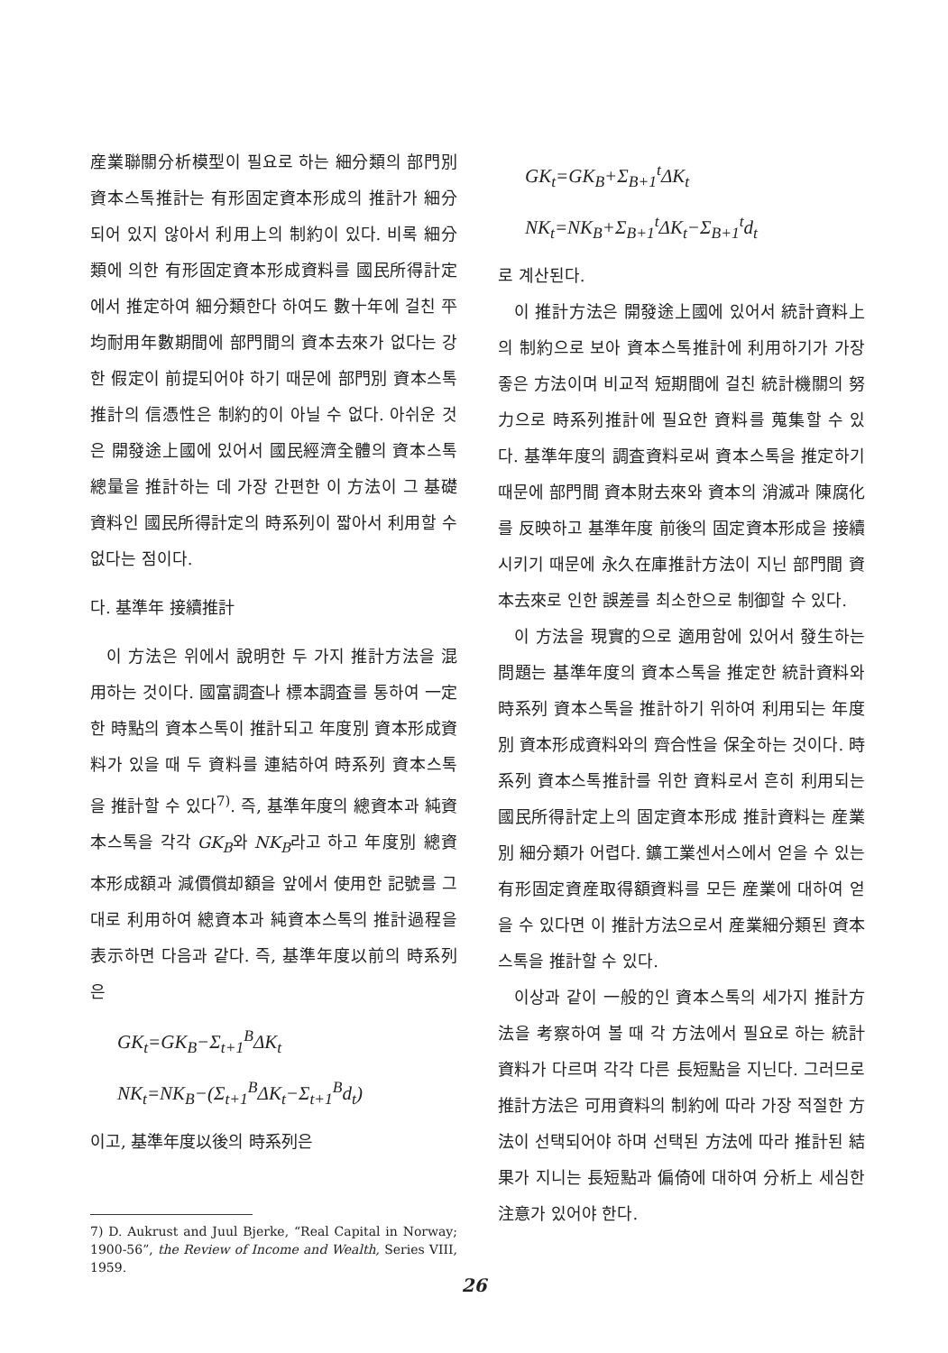産業聯關分析模型이 필요로 하는 細分類의 部門別 資本스톡推計는 有形固定資本形成의 推計가 細分되어 있지 않아서 利用上의 制約이 있다. 비록 細分類에 의한 有形固定資本形成資料를 國民所得計定에서 推定하여 細分類한다 하여도 數十年에 걸친 平均耐用年數期間에 部門間의 資本去來가 없다는 강한 假定이 前提되어야 하기 때문에 部門別 資本스톡推計의 信憑性은 制約的이 아닐 수 없다. 아쉬운 것은 開發途上國에 있어서 國民經濟全體의 資本스톡總量을 推計하는 데 가장 간편한 이 方法이 그 基礎資料인 國民所得計定의 時系列이 짧아서 利用할 수 없다는 점이다.
다. 基準年 接續推計
이 方法은 위에서 說明한 두 가지 推計方法을 混用하는 것이다. 國富調査나 標本調査를 통하여 一定한 時點의 資本스톡이 推計되고 年度別 資本形成資料가 있을 때 두 資料를 連結하여 時系列 資本스톡을 推計할 수 있다<sup>7)</sup>. 즉, 基準年度의 總資本과 純資本스톡을 각각 GK<sub>B</sub>와 NK<sub>B</sub>라고 하고 年度別 總資本形成額과 減價償却額을 앞에서 使用한 記號를 그대로 利用하여 總資本과 純資本스톡의 推計過程을 表示하면 다음과 같다. 즉, 基準年度以前의 時系列은
GK<sub>t</sub>=GK<sub>B</sub>−Σ<sub>t+1</sub><sup>B</sup>ΔK<sub>t</sub>
NK<sub>t</sub>=NK<sub>B</sub>−(Σ<sub>t+1</sub><sup>B</sup>ΔK<sub>t</sub>−Σ<sub>t+1</sub><sup>B</sup>d<sub>t</sub>)
이고, 基準年度以後의 時系列은
7) D. Aukrust and Juul Bjerke, “Real Capital in Norway; 1900-56”, the Review of Income and Wealth, Series VIII, 1959.
GK<sub>t</sub>=GK<sub>B</sub>+Σ<sub>B+1</sub><sup>t</sup>ΔK<sub>t</sub>
NK<sub>t</sub>=NK<sub>B</sub>+Σ<sub>B+1</sub><sup>t</sup>ΔK<sub>t</sub>−Σ<sub>B+1</sub><sup>t</sup>d<sub>t</sub>
로 계산된다.
이 推計方法은 開發途上國에 있어서 統計資料上의 制約으로 보아 資本스톡推計에 利用하기가 가장 좋은 方法이며 비교적 短期間에 걸친 統計機關의 努力으로 時系列推計에 필요한 資料를 蒐集할 수 있다. 基準年度의 調査資料로써 資本스톡을 推定하기 때문에 部門間 資本財去來와 資本의 消滅과 陳腐化를 反映하고 基準年度 前後의 固定資本形成을 接續시키기 때문에 永久在庫推計方法이 지닌 部門間 資本去來로 인한 誤差를 최소한으로 制御할 수 있다.
이 方法을 現實的으로 適用함에 있어서 發生하는 問題는 基準年度의 資本스톡을 推定한 統計資料와 時系列 資本스톡을 推計하기 위하여 利用되는 年度別 資本形成資料와의 齊合性을 保全하는 것이다. 時系列 資本스톡推計를 위한 資料로서 흔히 利用되는 國民所得計定上의 固定資本形成 推計資料는 産業別 細分類가 어렵다. 鑛工業센서스에서 얻을 수 있는 有形固定資産取得額資料를 모든 産業에 대하여 얻을 수 있다면 이 推計方法으로서 産業細分類된 資本스톡을 推計할 수 있다.
이상과 같이 一般的인 資本스톡의 세가지 推計方法을 考察하여 볼 때 각 方法에서 필요로 하는 統計資料가 다르며 각각 다른 長短點을 지닌다. 그러므로 推計方法은 可用資料의 制約에 따라 가장 적절한 方法이 선택되어야 하며 선택된 方法에 따라 推計된 結果가 지니는 長短點과 偏倚에 대하여 分析上 세심한 注意가 있어야 한다.
26